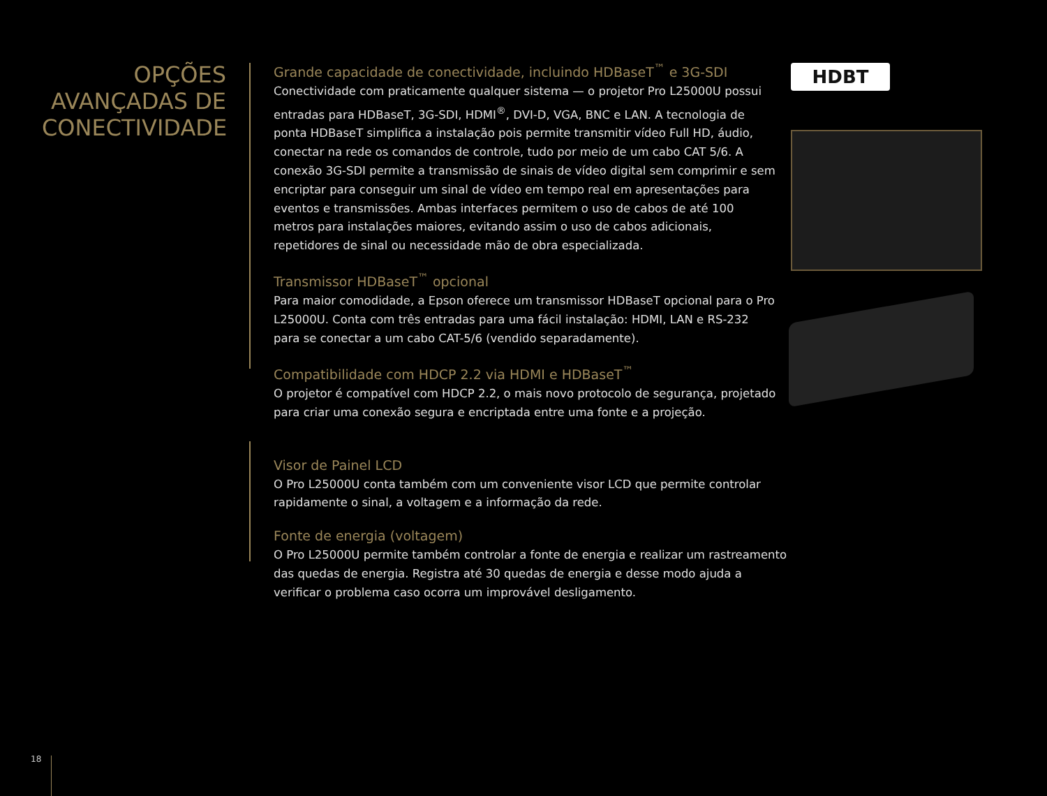OPÇÕES AVANÇADAS DE CONECTIVIDADE
Grande capacidade de conectividade, incluindo HDBaseT<sup>™</sup> e 3G-SDI
Conectividade com praticamente qualquer sistema — o projetor Pro L25000U possui entradas para HDBaseT, 3G-SDI, HDMI<sup>®</sup>, DVI-D, VGA, BNC e LAN. A tecnologia de ponta HDBaseT simplifica a instalação pois permite transmitir vídeo Full HD, áudio, conectar na rede os comandos de controle, tudo por meio de um cabo CAT 5/6. A conexão 3G-SDI permite a transmissão de sinais de vídeo digital sem comprimir e sem encriptar para conseguir um sinal de vídeo em tempo real em apresentações para eventos e transmissões. Ambas interfaces permitem o uso de cabos de até 100 metros para instalações maiores, evitando assim o uso de cabos adicionais, repetidores de sinal ou necessidade mão de obra especializada.
Transmissor HDBaseT<sup>™</sup> opcional
Para maior comodidade, a Epson oferece um transmissor HDBaseT opcional para o Pro L25000U. Conta com três entradas para uma fácil instalação: HDMI, LAN e RS-232 para se conectar a um cabo CAT-5/6 (vendido separadamente).
Compatibilidade com HDCP 2.2 via HDMI e HDBaseT<sup>™</sup>
O projetor é compatível com HDCP 2.2, o mais novo protocolo de segurança, projetado para criar uma conexão segura e encriptada entre uma fonte e a projeção.
Visor de Painel LCD
O Pro L25000U conta também com um conveniente visor LCD que permite controlar rapidamente o sinal, a voltagem e a informação da rede.
Fonte de energia (voltagem)
O Pro L25000U permite também controlar a fonte de energia e realizar um rastreamento das quedas de energia. Registra até 30 quedas de energia e desse modo ajuda a verificar o problema caso ocorra um improvável desligamento.
HDBT
18